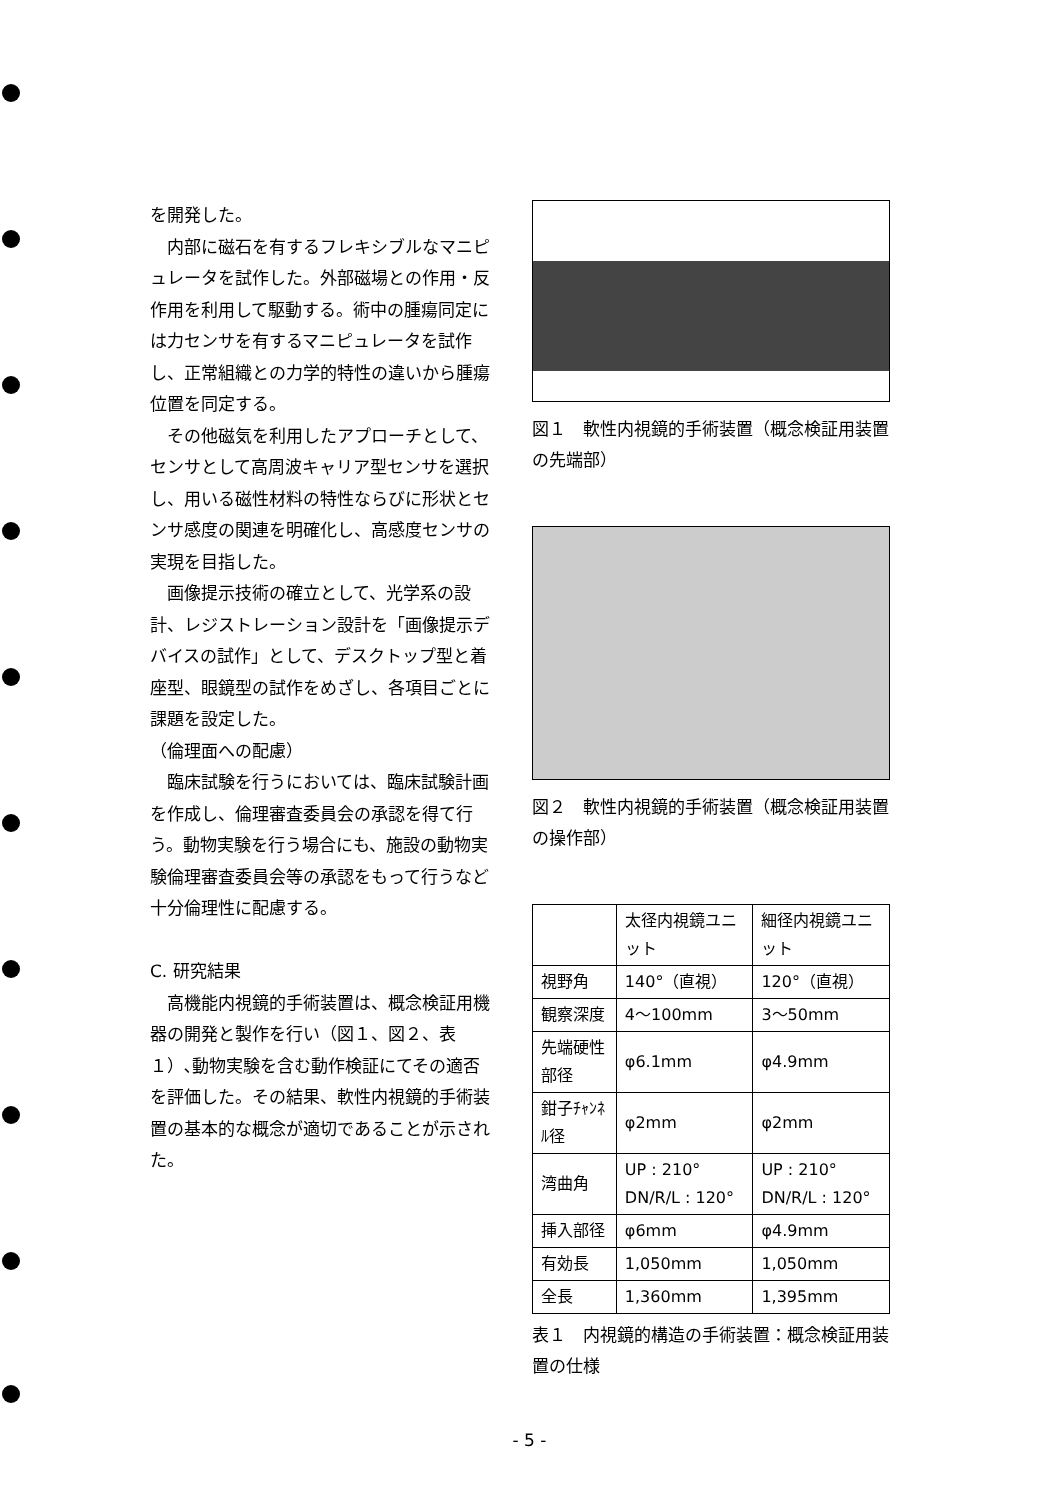を開発した。
内部に磁石を有するフレキシブルなマニピュレータを試作した。外部磁場との作用・反作用を利用して駆動する。術中の腫瘍同定には力センサを有するマニピュレータを試作し、正常組織との力学的特性の違いから腫瘍位置を同定する。
その他磁気を利用したアプローチとして、センサとして高周波キャリア型センサを選択し、用いる磁性材料の特性ならびに形状とセンサ感度の関連を明確化し、高感度センサの実現を目指した。
画像提示技術の確立として、光学系の設計、レジストレーション設計を「画像提示デバイスの試作」として、デスクトップ型と着座型、眼鏡型の試作をめざし、各項目ごとに課題を設定した。
（倫理面への配慮）
臨床試験を行うにおいては、臨床試験計画を作成し、倫理審査委員会の承認を得て行う。動物実験を行う場合にも、施設の動物実験倫理審査委員会等の承認をもって行うなど十分倫理性に配慮する。
C. 研究結果
高機能内視鏡的手術装置は、概念検証用機器の開発と製作を行い（図１、図２、表１）､動物実験を含む動作検証にてその適否を評価した。その結果、軟性内視鏡的手術装置の基本的な概念が適切であることが示された。
図１　軟性内視鏡的手術装置（概念検証用装置の先端部）
図２　軟性内視鏡的手術装置（概念検証用装置の操作部）
| | 太径内視鏡ユニット | 細径内視鏡ユニット |
| --- | --- | --- |
| 視野角 | 140°（直視） | 120°（直視） |
| 観察深度 | 4～100mm | 3～50mm |
| 先端硬性部径 | φ6.1mm | φ4.9mm |
| 鉗子ﾁｬﾝﾈﾙ径 | φ2mm | φ2mm |
| 湾曲角 | UP : 210° DN/R/L : 120° | UP : 210° DN/R/L : 120° |
| 挿入部径 | φ6mm | φ4.9mm |
| 有効長 | 1,050mm | 1,050mm |
| 全長 | 1,360mm | 1,395mm |
表１　内視鏡的構造の手術装置：概念検証用装置の仕様
- 5 -